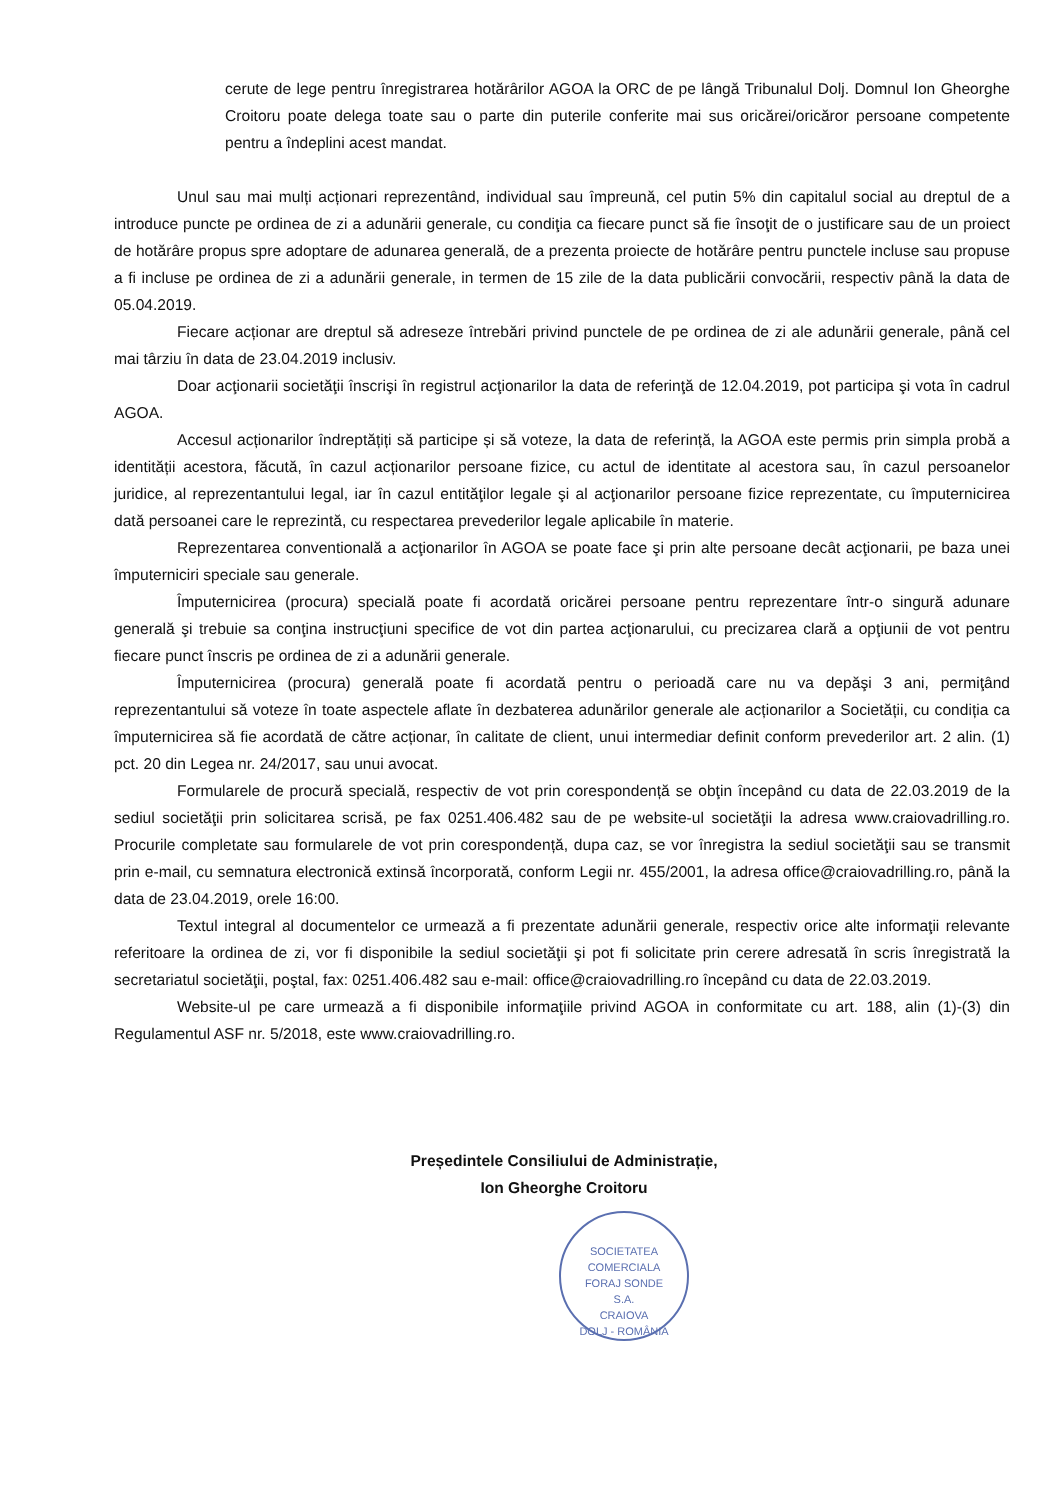cerute de lege pentru înregistrarea hotărârilor AGOA la ORC de pe lângă Tribunalul Dolj. Domnul Ion Gheorghe Croitoru poate delega toate sau o parte din puterile conferite mai sus oricărei/oricăror persoane competente pentru a îndeplini acest mandat.
Unul sau mai mulți acționari reprezentând, individual sau împreună, cel putin 5% din capitalul social au dreptul de a introduce puncte pe ordinea de zi a adunării generale, cu condiţia ca fiecare punct să fie însoţit de o justificare sau de un proiect de hotărâre propus spre adoptare de adunarea generală, de a prezenta proiecte de hotărâre pentru punctele incluse sau propuse a fi incluse pe ordinea de zi a adunării generale, in termen de 15 zile de la data publicării convocării, respectiv până la data de 05.04.2019.
Fiecare acționar are dreptul să adreseze întrebări privind punctele de pe ordinea de zi ale adunării generale, până cel mai târziu în data de 23.04.2019 inclusiv.
Doar acţionarii societăţii înscrişi în registrul acţionarilor la data de referinţă de 12.04.2019, pot participa şi vota în cadrul AGOA.
Accesul acționarilor îndreptățiți să participe și să voteze, la data de referință, la AGOA este permis prin simpla probă a identității acestora, făcută, în cazul acționarilor persoane fizice, cu actul de identitate al acestora sau, în cazul persoanelor juridice, al reprezentantului legal, iar în cazul entităţilor legale şi al acţionarilor persoane fizice reprezentate, cu împuternicirea dată persoanei care le reprezintă, cu respectarea prevederilor legale aplicabile în materie.
Reprezentarea conventională a acţionarilor în AGOA se poate face şi prin alte persoane decât acţionarii, pe baza unei împuterniciri speciale sau generale.
Împuternicirea (procura) specială poate fi acordată oricărei persoane pentru reprezentare într-o singură adunare generală şi trebuie sa conţina instrucţiuni specifice de vot din partea acţionarului, cu precizarea clară a opţiunii de vot pentru fiecare punct înscris pe ordinea de zi a adunării generale.
Împuternicirea (procura) generală poate fi acordată pentru o perioadă care nu va depăşi 3 ani, permiţând reprezentantului să voteze în toate aspectele aflate în dezbaterea adunărilor generale ale acționarilor a Societății, cu condiția ca împuternicirea să fie acordată de către acționar, în calitate de client, unui intermediar definit conform prevederilor art. 2 alin. (1) pct. 20 din Legea nr. 24/2017, sau unui avocat.
Formularele de procură specială, respectiv de vot prin corespondență se obţin începând cu data de 22.03.2019 de la sediul societăţii prin solicitarea scrisă, pe fax 0251.406.482 sau de pe website-ul societăţii la adresa www.craiovadrilling.ro. Procurile completate sau formularele de vot prin corespondență, dupa caz, se vor înregistra la sediul societăţii sau se transmit prin e-mail, cu semnatura electronică extinsă încorporată, conform Legii nr. 455/2001, la adresa office@craiovadrilling.ro, până la data de 23.04.2019, orele 16:00.
Textul integral al documentelor ce urmează a fi prezentate adunării generale, respectiv orice alte informaţii relevante referitoare la ordinea de zi, vor fi disponibile la sediul societăţii şi pot fi solicitate prin cerere adresată în scris înregistrată la secretariatul societăţii, poştal, fax: 0251.406.482 sau e-mail: office@craiovadrilling.ro începând cu data de 22.03.2019.
Website-ul pe care urmează a fi disponibile informaţiile privind AGOA in conformitate cu art. 188, alin (1)-(3) din Regulamentul ASF nr. 5/2018, este www.craiovadrilling.ro.
Președintele Consiliului de Administrație,
Ion Gheorghe Croitoru
SOCIETATEA COMERCIALA
FORAJ SONDE
S.A.
CRAIOVA
DOLJ - ROMÂNIA